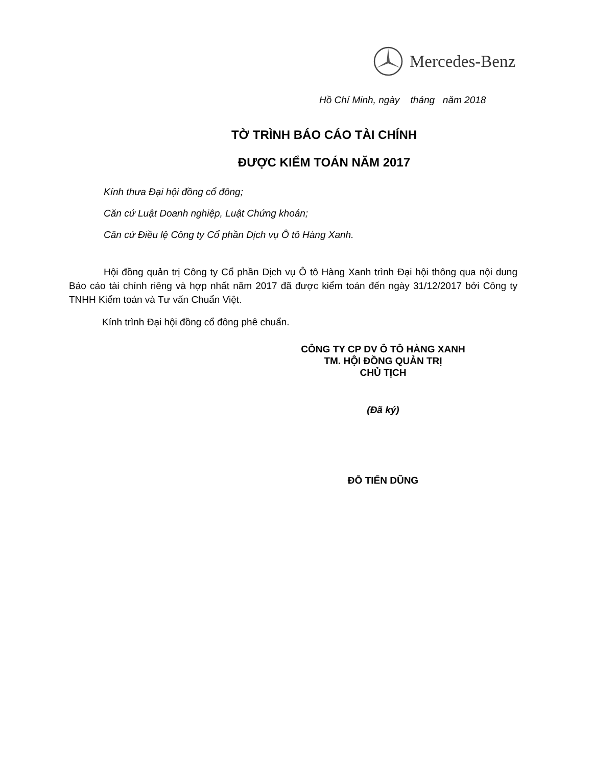Mercedes-Benz
Hồ Chí Minh, ngày tháng năm 2018
TỜ TRÌNH BÁO CÁO TÀI CHÍNH
ĐƯỢC KIỂM TOÁN NĂM 2017
Kính thưa Đại hội đồng cổ đông;
Căn cứ Luật Doanh nghiệp, Luật Chứng khoán;
Căn cứ Điều lệ Công ty Cổ phần Dịch vụ Ô tô Hàng Xanh.
Hội đồng quản trị Công ty Cổ phần Dịch vụ Ô tô Hàng Xanh trình Đại hội thông qua nội dung Báo cáo tài chính riêng và hợp nhất năm 2017 đã được kiểm toán đến ngày 31/12/2017 bởi Công ty TNHH Kiểm toán và Tư vấn Chuẩn Việt.
Kính trình Đại hội đồng cổ đông phê chuẩn.
CÔNG TY CP DV Ô TÔ HÀNG XANH
TM. HỘI ĐỒNG QUẢN TRỊ
CHỦ TỊCH
(Đã ký)
ĐỖ TIẾN DŨNG